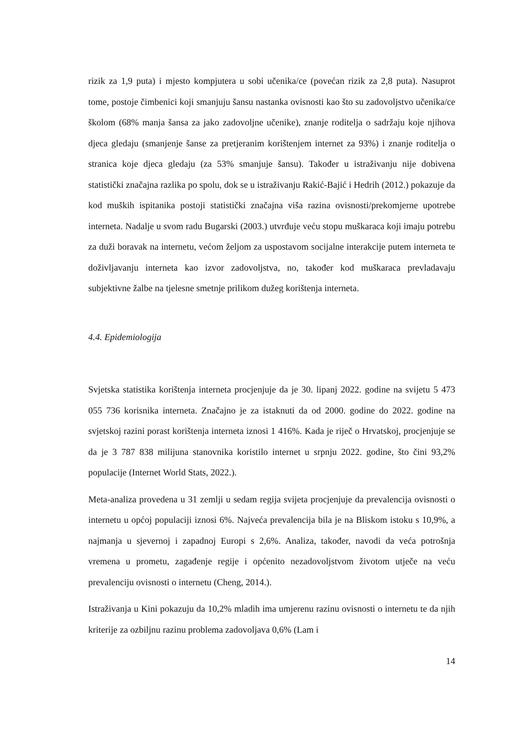rizik za 1,9 puta) i mjesto kompjutera u sobi učenika/ce (povećan rizik za 2,8 puta). Nasuprot tome, postoje čimbenici koji smanjuju šansu nastanka ovisnosti kao što su zadovoljstvo učenika/ce školom (68% manja šansa za jako zadovoljne učenike), znanje roditelja o sadržaju koje njihova djeca gledaju (smanjenje šanse za pretjeranim korištenjem internet za 93%) i znanje roditelja o stranica koje djeca gledaju (za 53% smanjuje šansu). Također u istraživanju nije dobivena statistički značajna razlika po spolu, dok se u istraživanju Rakić-Bajić i Hedrih (2012.) pokazuje da kod muških ispitanika postoji statistički značajna viša razina ovisnosti/prekomjerne upotrebe interneta. Nadalje u svom radu Bugarski (2003.) utvrđuje veću stopu muškaraca koji imaju potrebu za duži boravak na internetu, većom željom za uspostavom socijalne interakcije putem interneta te doživljavanju interneta kao izvor zadovoljstva, no, također kod muškaraca prevladavaju subjektivne žalbe na tjelesne smetnje prilikom dužeg korištenja interneta.
4.4. Epidemiologija
Svjetska statistika korištenja interneta procjenjuje da je 30. lipanj 2022. godine na svijetu 5 473 055 736 korisnika interneta. Značajno je za istaknuti da od 2000. godine do 2022. godine na svjetskoj razini porast korištenja interneta iznosi 1 416%. Kada je riječ o Hrvatskoj, procjenjuje se da je 3 787 838 milijuna stanovnika koristilo internet u srpnju 2022. godine, što čini 93,2% populacije (Internet World Stats, 2022.).
Meta-analiza provedena u 31 zemlji u sedam regija svijeta procjenjuje da prevalencija ovisnosti o internetu u općoj populaciji iznosi 6%. Najveća prevalencija bila je na Bliskom istoku s 10,9%, a najmanja u sjevernoj i zapadnoj Europi s 2,6%. Analiza, također, navodi da veća potrošnja vremena u prometu, zagađenje regije i općenito nezadovoljstvom životom utječe na veću prevalenciju ovisnosti o internetu (Cheng, 2014.).
Istraživanja u Kini pokazuju da 10,2% mladih ima umjerenu razinu ovisnosti o internetu te da njih kriterije za ozbiljnu razinu problema zadovoljava 0,6% (Lam i
14